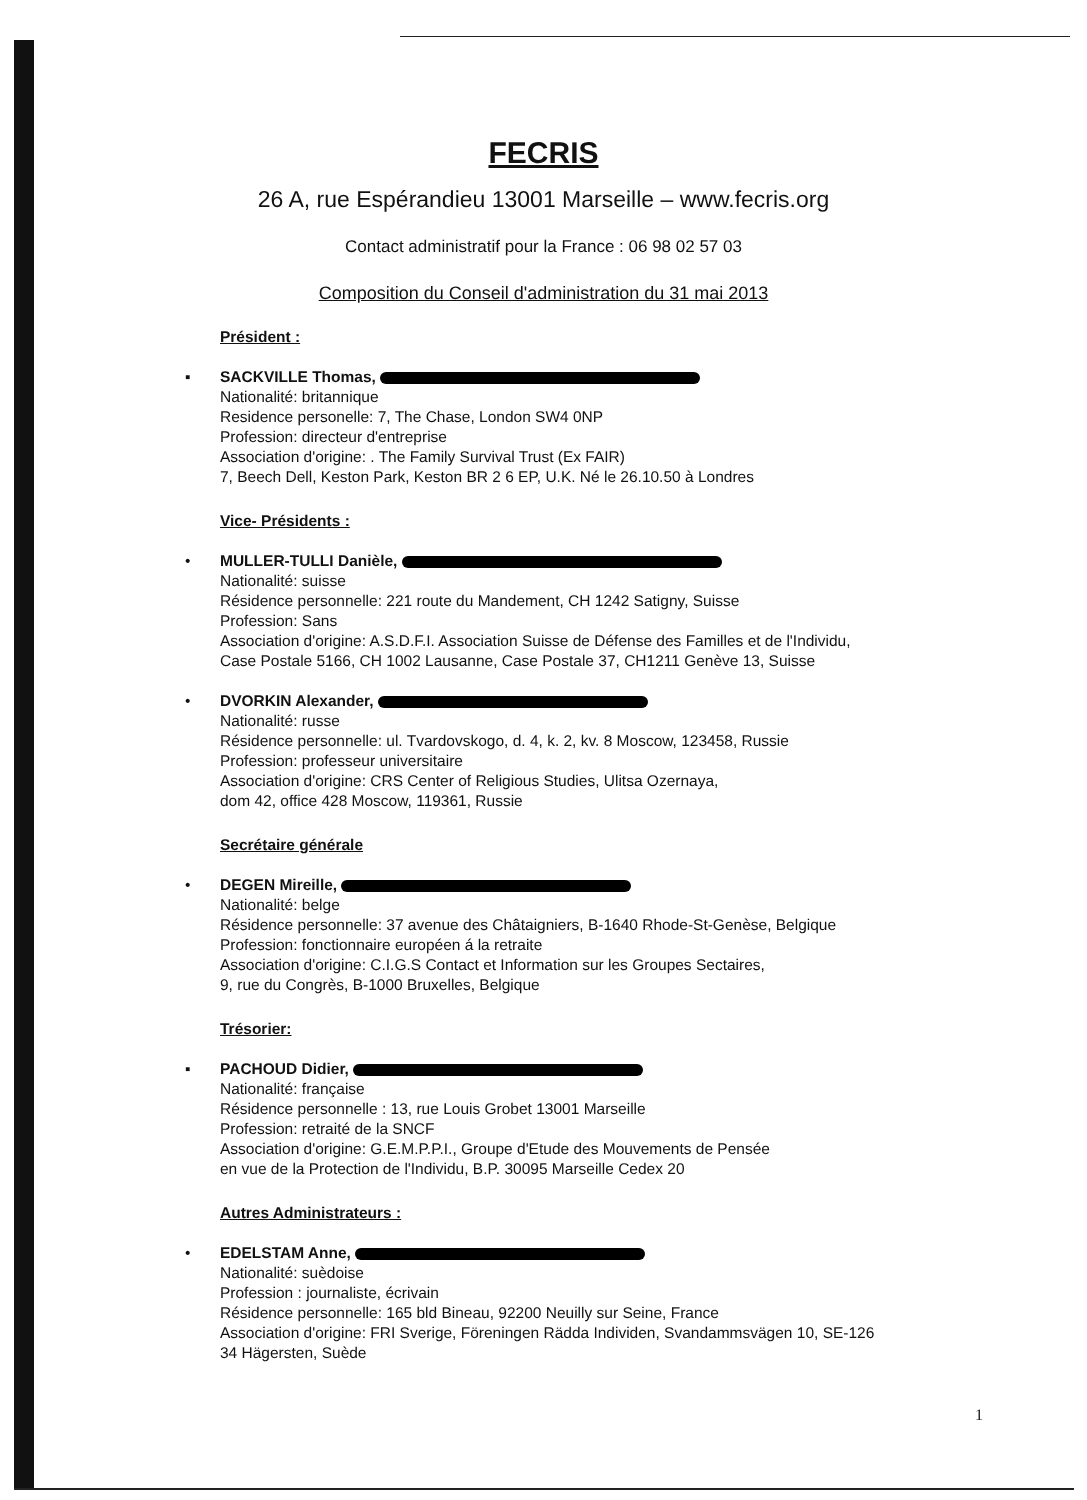FECRIS
26 A, rue Espérandieu 13001 Marseille – www.fecris.org
Contact administratif pour la France : 06 98 02 57 03
Composition du Conseil d'administration du 31 mai 2013
Président :
▪ SACKVILLE Thomas,
Nationalité: britannique
Residence personelle: 7, The Chase, London SW4 0NP
Profession: directeur d'entreprise
Association d'origine: . The Family Survival Trust (Ex FAIR)
7, Beech Dell, Keston Park, Keston BR 2 6 EP, U.K. Né le 26.10.50 à Londres
Vice- Présidents :
• MULLER-TULLI Danièle,
Nationalité: suisse
Résidence personnelle: 221 route du Mandement, CH 1242 Satigny, Suisse
Profession: Sans
Association d'origine: A.S.D.F.I. Association Suisse de Défense des Familles et de l'Individu,
Case Postale 5166, CH 1002 Lausanne, Case Postale 37, CH1211 Genève 13, Suisse
• DVORKIN Alexander,
Nationalité: russe
Résidence personnelle: ul. Tvardovskogo, d. 4, k. 2, kv. 8 Moscow, 123458, Russie
Profession: professeur universitaire
Association d'origine: CRS Center of Religious Studies, Ulitsa Ozernaya,
dom 42, office 428 Moscow, 119361, Russie
Secrétaire générale
• DEGEN Mireille,
Nationalité: belge
Résidence personnelle: 37 avenue des Châtaigniers, B-1640 Rhode-St-Genèse, Belgique
Profession: fonctionnaire européen á la retraite
Association d'origine: C.I.G.S Contact et Information sur les Groupes Sectaires,
9, rue du Congrès, B-1000 Bruxelles, Belgique
Trésorier:
▪ PACHOUD Didier,
Nationalité: française
Résidence personnelle : 13, rue Louis Grobet 13001 Marseille
Profession: retraité de la SNCF
Association d'origine: G.E.M.P.P.I., Groupe d'Etude des Mouvements de Pensée
en vue de la Protection de l'Individu, B.P. 30095 Marseille Cedex 20
Autres Administrateurs :
• EDELSTAM Anne,
Nationalité: suèdoise
Profession : journaliste, écrivain
Résidence personnelle: 165 bld Bineau, 92200 Neuilly sur Seine, France
Association d'origine: FRI Sverige, Föreningen Rädda Individen, Svandammsvägen 10, SE-126
34 Hägersten, Suède
1